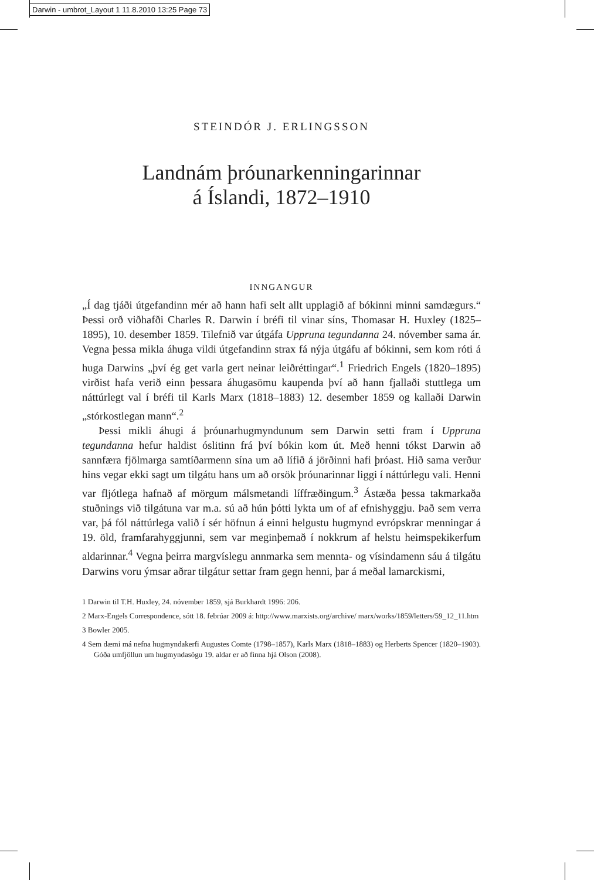Darwin - umbrot_Layout 1 11.8.2010 13:25 Page 73
STEINDÓR J. ERLINGSSON
Landnám þróunarkenningarinnar
á Íslandi, 1872–1910
INNGANGUR
„Í dag tjáði útgefandinn mér að hann hafi selt allt upplagið af bókinni minni samdægurs.“ Þessi orð viðhafði Charles R. Darwin í bréfi til vinar síns, Thomasar H. Huxley (1825–1895), 10. desember 1859. Tilefnið var útgáfa Uppruna tegundanna 24. nóvember sama ár. Vegna þessa mikla áhuga vildi útgefandinn strax fá nýja útgáfu af bókinni, sem kom róti á huga Darwins „því ég get varla gert neinar leiðréttingar“.<sup>1</sup> Friedrich Engels (1820–1895) virðist hafa verið einn þessara áhugasömu kaupenda því að hann fjallaði stuttlega um náttúrlegt val í bréfi til Karls Marx (1818–1883) 12. desember 1859 og kallaði Darwin „stórkostlegan mann“.<sup>2</sup>
Þessi mikli áhugi á þróunarhugmyndunum sem Darwin setti fram í Uppruna tegundanna hefur haldist óslitinn frá því bókin kom út. Með henni tókst Darwin að sannfæra fjölmarga samtíðarmenn sína um að lífið á jörðinni hafi þróast. Hið sama verður hins vegar ekki sagt um tilgátu hans um að orsök þróunarinnar liggi í náttúrlegu vali. Henni var fljótlega hafnað af mörgum málsmetandi líffræðingum.<sup>3</sup> Ástæða þessa takmarkaða stuðnings við tilgátuna var m.a. sú að hún þótti lykta um of af efnishyggju. Það sem verra var, þá fól náttúrlega valið í sér höfnun á einni helgustu hugmynd evrópskrar menningar á 19. öld, framfarahyggjunni, sem var meginþemað í nokkrum af helstu heimspekikerfum aldarinnar.<sup>4</sup> Vegna þeirra margvíslegu annmarka sem mennta- og vísindamenn sáu á tilgátu Darwins voru ýmsar aðrar tilgátur settar fram gegn henni, þar á meðal lamarckismi,
1 Darwin til T.H. Huxley, 24. nóvember 1859, sjá Burkhardt 1996: 206.
2 Marx-Engels Correspondence, sótt 18. febrúar 2009 á: http://www.marxists.org/archive/ marx/works/1859/letters/59_12_11.htm
3 Bowler 2005.
4 Sem dæmi má nefna hugmyndakerfi Augustes Comte (1798–1857), Karls Marx (1818–1883) og Herberts Spencer (1820–1903). Góða umfjöllun um hugmyndasögu 19. aldar er að finna hjá Olson (2008).